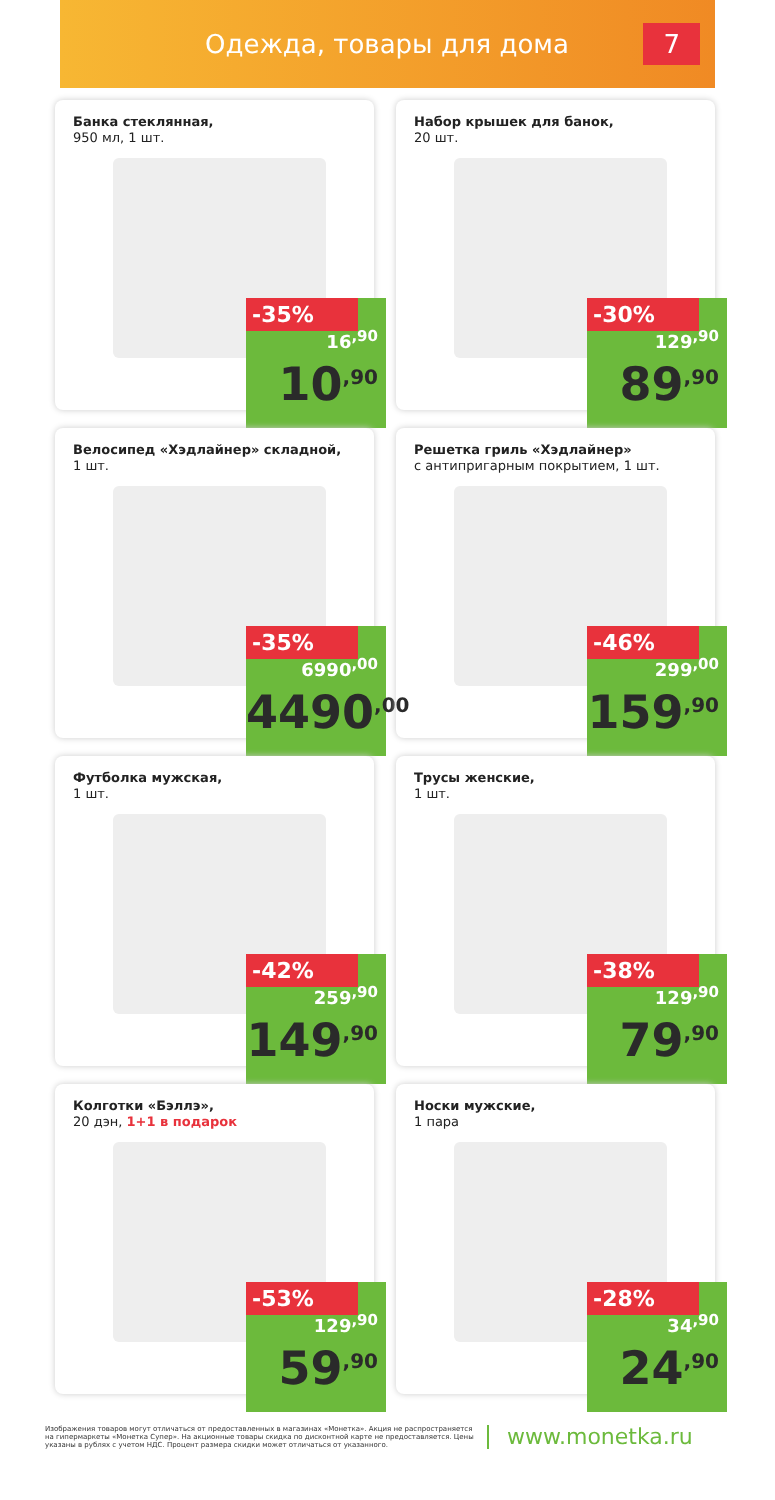Одежда, товары для дома
7
Банка стеклянная,
950 мл, 1 шт.
-35%
16<sup>,90</sup>
10<sup>,90</sup>
Набор крышек для банок,
20 шт.
-30%
129<sup>,90</sup>
89<sup>,90</sup>
Велосипед «Хэдлайнер» складной,
1 шт.
-35%
6990<sup>,00</sup>
4490<sup>,00</sup>
Решетка гриль «Хэдлайнер»
с антипригарным покрытием, 1 шт.
-46%
299<sup>,00</sup>
159<sup>,90</sup>
Футболка мужская,
1 шт.
-42%
259<sup>,90</sup>
149<sup>,90</sup>
Трусы женские,
1 шт.
-38%
129<sup>,90</sup>
79<sup>,90</sup>
Колготки «Бэллэ»,
20 дэн, 1+1 в подарок
-53%
129<sup>,90</sup>
59<sup>,90</sup>
Носки мужские,
1 пара
-28%
34<sup>,90</sup>
24<sup>,90</sup>
Изображения товаров могут отличаться от предоставленных в магазинах «Монетка». Акция не распространяется на гипермаркеты «Монетка Супер». На акционные товары скидка по дисконтной карте не предоставляется. Цены указаны в рублях с учетом НДС. Процент размера скидки может отличаться от указанного.
www.monetka.ru